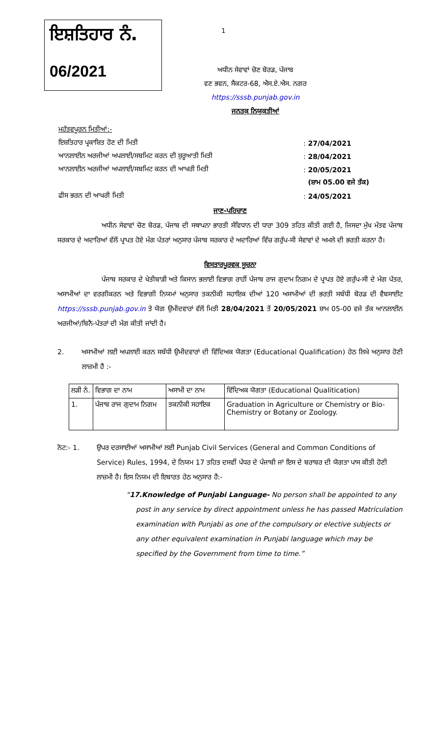1
ਇਸ਼ਤਿਹਾਰ ਨੰ.
06/2021
ਅਧੀਨ ਸੇਵਾਵਾਂ ਚੋਣ ਬੋਰਡ, ਪੰਜਾਬ
ਵਣ ਭਵਨ, ਸੈਕਟਰ-68, ਐਸ.ਏ.ਐਸ. ਨਗਰ
https://sssb.punjab.gov.in
ਜਨਤਕ ਨਿਯੁਕਤੀਆਂ
| ਮਹੱਤਵਪੂਰਨ ਮਿਤੀਆਂ:- | | |
| ਇਸ਼ਤਿਹਾਰ ਪ੍ਰਕਾਸ਼ਿਤ ਹੋਣ ਦੀ ਮਿਤੀ | : | 27/04/2021 |
| ਆਨਲਾਈਨ ਅਰਜੀਆਂ ਅਪਲਾਈ/ਸਬਮਿਟ ਕਰਨ ਦੀ ਸ਼ੁਰੂਆਤੀ ਮਿਤੀ | : | 28/04/2021 |
| ਆਨਲਾਈਨ ਅਰਜੀਆਂ ਅਪਲਾਈ/ਸਬਮਿਟ ਕਰਨ ਦੀ ਆਖਰੀ ਮਿਤੀ | : | 20/05/2021 |
| | | (ਸ਼ਾਮ 05.00 ਵਜੇ ਤੱਕ) |
| ਫੀਸ ਭਰਨ ਦੀ ਆਖਰੀ ਮਿਤੀ | : | 24/05/2021 |
ਜਾਣ-ਪਹਿਚਾਣ
ਅਧੀਨ ਸੇਵਾਵਾਂ ਚੋਣ ਬੋਰਡ, ਪੰਜਾਬ ਦੀ ਸਥਾਪਨਾ ਭਾਰਤੀ ਸੰਵਿਧਾਨ ਦੀ ਧਾਰਾ 309 ਤਹਿਤ ਕੀਤੀ ਗਈ ਹੈ, ਜਿਸਦਾ ਮੁੱਖ ਮੰਤਵ ਪੰਜਾਬ ਸਰਕਾਰ ਦੇ ਅਦਾਰਿਆਂ ਵੱਲੋਂ ਪ੍ਰਾਪਤ ਹੋਏ ਮੰਗ ਪੱਤਰਾਂ ਅਨੁਸਾਰ ਪੰਜਾਬ ਸਰਕਾਰ ਦੇ ਅਦਾਰਿਆਂ ਵਿੱਚ ਗਰੁੱਪ-ਸੀ ਸੇਵਾਵਾਂ ਦੇ ਅਮਲੇ ਦੀ ਭਰਤੀ ਕਰਨਾ ਹੈ।
ਵਿਸਤਾਰਪੂਰਵਕ ਸੂਚਨਾ
ਪੰਜਾਬ ਸਰਕਾਰ ਦੇ ਖੇਤੀਬਾੜੀ ਅਤੇ ਕਿਸਾਨ ਭਲਾਈ ਵਿਭਾਗ ਰਾਹੀਂ ਪੰਜਾਬ ਰਾਜ ਗੁਦਾਮ ਨਿਗਮ ਦੇ ਪ੍ਰਾਪਤ ਹੋਏ ਗਰੁੱਪ-ਸੀ ਦੇ ਮੰਗ ਪੱਤਰ, ਅਸਾਮੀਆਂ ਦਾ ਵਰਗੀਕਰਨ ਅਤੇ ਵਿਭਾਗੀ ਨਿਯਮਾਂ ਅਨੁਸਾਰ ਤਕਨੀਕੀ ਸਹਾਇਕ ਦੀਆਂ 120 ਅਸਾਮੀਆਂ ਦੀ ਭਰਤੀ ਸਬੰਧੀ ਬੋਰਡ ਦੀ ਵੈਬਸਾਈਟ https://sssb.punjab.gov.in ਤੇ ਯੋਗ ਉਮੀਦਵਾਰਾਂ ਵੱਲੋਂ ਮਿਤੀ 28/04/2021 ਤੋਂ 20/05/2021 ਸ਼ਾਮ 05-00 ਵਜੇ ਤੱਕ ਆਨਲਾਈਨ ਅਰਜੀਆਂ/ਬਿਨੈ-ਪੱਤਰਾਂ ਦੀ ਮੰਗ ਕੀਤੀ ਜਾਂਦੀ ਹੈ।
2. ਅਸਾਮੀਆਂ ਲਈ ਅਪਲਾਈ ਕਰਨ ਸਬੰਧੀ ਉਮੀਦਵਾਰਾਂ ਦੀ ਵਿੱਦਿਅਕ ਯੋਗਤਾ (Educational Qualification) ਹੇਠ ਲਿਖੇ ਅਨੁਸਾਰ ਹੋਣੀ ਲਾਜ਼ਮੀ ਹੈ :-
| ਲੜੀ ਨੰ. | ਵਿਭਾਗ ਦਾ ਨਾਮ | ਅਸਾਮੀ ਦਾ ਨਾਮ | ਵਿੱਦਿਅਕ ਯੋਗਤਾ (Educational Qualitication) |
| 1. | ਪੰਜਾਬ ਰਾਜ ਗੁਦਾਮ ਨਿਗਮ | ਤਕਨੀਕੀ ਸਹਾਇਕ | Graduation in Agriculture or Chemistry or Bio-Chemistry or Botany or Zoology. |
ਨੋਟ:- 1. ਉਪਰ ਦਰਸਾਈਆਂ ਅਸਾਮੀਆਂ ਲਈ Punjab Civil Services (General and Common Conditions of Service) Rules, 1994, ਦੇ ਨਿਯਮ 17 ਤਹਿਤ ਦਸਵੀਂ ਪੱਧਰ ਦੇ ਪੰਜਾਬੀ ਜਾਂ ਇਸ ਦੇ ਬਰਾਬਰ ਦੀ ਯੋਗਤਾ ਪਾਸ ਕੀਤੀ ਹੋਣੀ ਲਾਜ਼ਮੀ ਹੈ। ਇਸ ਨਿਯਮ ਦੀ ਇਬਾਰਤ ਹੇਠ ਅਨੁਸਾਰ ਹੈ:-
“17.Knowledge of Punjabi Language- No person shall be appointed to any post in any service by direct appointment unless he has passed Matriculation examination with Punjabi as one of the compulsory or elective subjects or any other equivalent examination in Punjabi language which may be specified by the Government from time to time.”